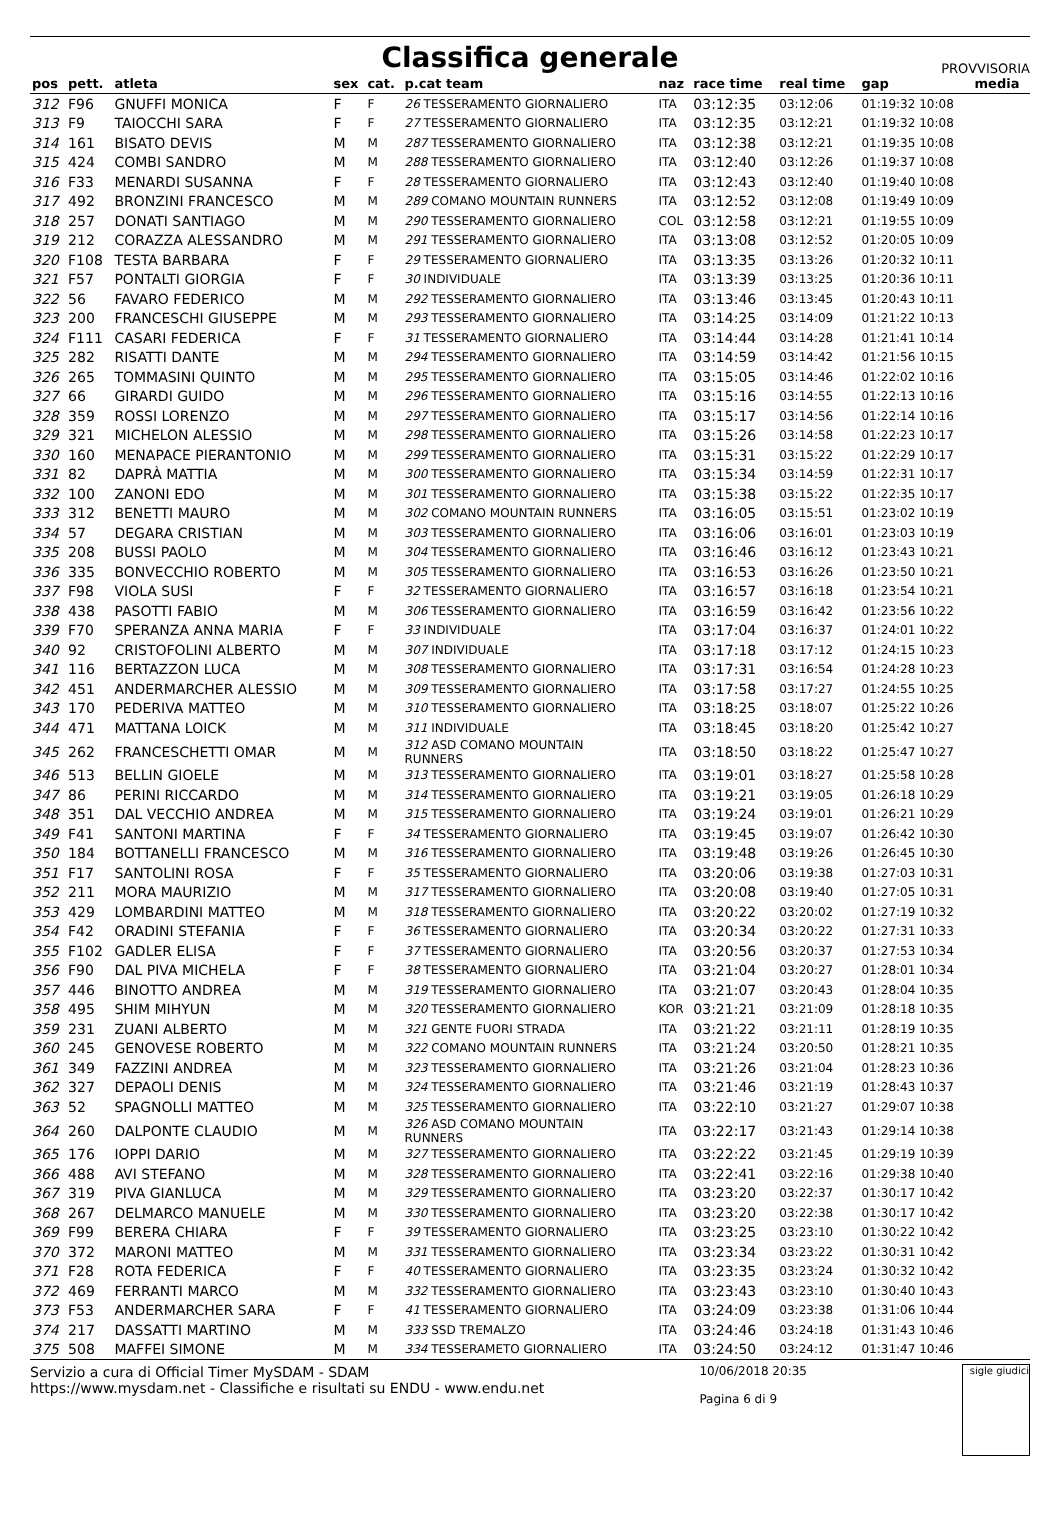Classifica generale
PROVVISORIA
| pos | pett. | atleta | sex | cat. | p.cat team | naz | race time | real time | gap | media |
| --- | --- | --- | --- | --- | --- | --- | --- | --- | --- | --- |
| 312 | F96 | GNUFFI MONICA | F | F | 26 TESSERAMENTO GIORNALIERO | ITA | 03:12:35 | 03:12:06 | 01:19:32 10:08 | |
| 313 | F9 | TAIOCCHI SARA | F | F | 27 TESSERAMENTO GIORNALIERO | ITA | 03:12:35 | 03:12:21 | 01:19:32 10:08 | |
| 314 | 161 | BISATO DEVIS | M | M | 287 TESSERAMENTO GIORNALIERO | ITA | 03:12:38 | 03:12:21 | 01:19:35 10:08 | |
| 315 | 424 | COMBI SANDRO | M | M | 288 TESSERAMENTO GIORNALIERO | ITA | 03:12:40 | 03:12:26 | 01:19:37 10:08 | |
| 316 | F33 | MENARDI SUSANNA | F | F | 28 TESSERAMENTO GIORNALIERO | ITA | 03:12:43 | 03:12:40 | 01:19:40 10:08 | |
| 317 | 492 | BRONZINI FRANCESCO | M | M | 289 COMANO MOUNTAIN RUNNERS | ITA | 03:12:52 | 03:12:08 | 01:19:49 10:09 | |
| 318 | 257 | DONATI SANTIAGO | M | M | 290 TESSERAMENTO GIORNALIERO | COL | 03:12:58 | 03:12:21 | 01:19:55 10:09 | |
| 319 | 212 | CORAZZA ALESSANDRO | M | M | 291 TESSERAMENTO GIORNALIERO | ITA | 03:13:08 | 03:12:52 | 01:20:05 10:09 | |
| 320 | F108 | TESTA BARBARA | F | F | 29 TESSERAMENTO GIORNALIERO | ITA | 03:13:35 | 03:13:26 | 01:20:32 10:11 | |
| 321 | F57 | PONTALTI GIORGIA | F | F | 30 INDIVIDUALE | ITA | 03:13:39 | 03:13:25 | 01:20:36 10:11 | |
| 322 | 56 | FAVARO FEDERICO | M | M | 292 TESSERAMENTO GIORNALIERO | ITA | 03:13:46 | 03:13:45 | 01:20:43 10:11 | |
| 323 | 200 | FRANCESCHI GIUSEPPE | M | M | 293 TESSERAMENTO GIORNALIERO | ITA | 03:14:25 | 03:14:09 | 01:21:22 10:13 | |
| 324 | F111 | CASARI FEDERICA | F | F | 31 TESSERAMENTO GIORNALIERO | ITA | 03:14:44 | 03:14:28 | 01:21:41 10:14 | |
| 325 | 282 | RISATTI DANTE | M | M | 294 TESSERAMENTO GIORNALIERO | ITA | 03:14:59 | 03:14:42 | 01:21:56 10:15 | |
| 326 | 265 | TOMMASINI QUINTO | M | M | 295 TESSERAMENTO GIORNALIERO | ITA | 03:15:05 | 03:14:46 | 01:22:02 10:16 | |
| 327 | 66 | GIRARDI GUIDO | M | M | 296 TESSERAMENTO GIORNALIERO | ITA | 03:15:16 | 03:14:55 | 01:22:13 10:16 | |
| 328 | 359 | ROSSI LORENZO | M | M | 297 TESSERAMENTO GIORNALIERO | ITA | 03:15:17 | 03:14:56 | 01:22:14 10:16 | |
| 329 | 321 | MICHELON ALESSIO | M | M | 298 TESSERAMENTO GIORNALIERO | ITA | 03:15:26 | 03:14:58 | 01:22:23 10:17 | |
| 330 | 160 | MENAPACE PIERANTONIO | M | M | 299 TESSERAMENTO GIORNALIERO | ITA | 03:15:31 | 03:15:22 | 01:22:29 10:17 | |
| 331 | 82 | DAPRÀ MATTIA | M | M | 300 TESSERAMENTO GIORNALIERO | ITA | 03:15:34 | 03:14:59 | 01:22:31 10:17 | |
| 332 | 100 | ZANONI EDO | M | M | 301 TESSERAMENTO GIORNALIERO | ITA | 03:15:38 | 03:15:22 | 01:22:35 10:17 | |
| 333 | 312 | BENETTI MAURO | M | M | 302 COMANO MOUNTAIN RUNNERS | ITA | 03:16:05 | 03:15:51 | 01:23:02 10:19 | |
| 334 | 57 | DEGARA CRISTIAN | M | M | 303 TESSERAMENTO GIORNALIERO | ITA | 03:16:06 | 03:16:01 | 01:23:03 10:19 | |
| 335 | 208 | BUSSI PAOLO | M | M | 304 TESSERAMENTO GIORNALIERO | ITA | 03:16:46 | 03:16:12 | 01:23:43 10:21 | |
| 336 | 335 | BONVECCHIO ROBERTO | M | M | 305 TESSERAMENTO GIORNALIERO | ITA | 03:16:53 | 03:16:26 | 01:23:50 10:21 | |
| 337 | F98 | VIOLA SUSI | F | F | 32 TESSERAMENTO GIORNALIERO | ITA | 03:16:57 | 03:16:18 | 01:23:54 10:21 | |
| 338 | 438 | PASOTTI FABIO | M | M | 306 TESSERAMENTO GIORNALIERO | ITA | 03:16:59 | 03:16:42 | 01:23:56 10:22 | |
| 339 | F70 | SPERANZA ANNA MARIA | F | F | 33 INDIVIDUALE | ITA | 03:17:04 | 03:16:37 | 01:24:01 10:22 | |
| 340 | 92 | CRISTOFOLINI ALBERTO | M | M | 307 INDIVIDUALE | ITA | 03:17:18 | 03:17:12 | 01:24:15 10:23 | |
| 341 | 116 | BERTAZZON LUCA | M | M | 308 TESSERAMENTO GIORNALIERO | ITA | 03:17:31 | 03:16:54 | 01:24:28 10:23 | |
| 342 | 451 | ANDERMARCHER ALESSIO | M | M | 309 TESSERAMENTO GIORNALIERO | ITA | 03:17:58 | 03:17:27 | 01:24:55 10:25 | |
| 343 | 170 | PEDERIVA MATTEO | M | M | 310 TESSERAMENTO GIORNALIERO | ITA | 03:18:25 | 03:18:07 | 01:25:22 10:26 | |
| 344 | 471 | MATTANA LOICK | M | M | 311 INDIVIDUALE | ITA | 03:18:45 | 03:18:20 | 01:25:42 10:27 | |
| 345 | 262 | FRANCESCHETTI OMAR | M | M | 312 ASD COMANO MOUNTAIN RUNNERS | ITA | 03:18:50 | 03:18:22 | 01:25:47 10:27 | |
| 346 | 513 | BELLIN GIOELE | M | M | 313 TESSERAMENTO GIORNALIERO | ITA | 03:19:01 | 03:18:27 | 01:25:58 10:28 | |
| 347 | 86 | PERINI RICCARDO | M | M | 314 TESSERAMENTO GIORNALIERO | ITA | 03:19:21 | 03:19:05 | 01:26:18 10:29 | |
| 348 | 351 | DAL VECCHIO ANDREA | M | M | 315 TESSERAMENTO GIORNALIERO | ITA | 03:19:24 | 03:19:01 | 01:26:21 10:29 | |
| 349 | F41 | SANTONI MARTINA | F | F | 34 TESSERAMENTO GIORNALIERO | ITA | 03:19:45 | 03:19:07 | 01:26:42 10:30 | |
| 350 | 184 | BOTTANELLI FRANCESCO | M | M | 316 TESSERAMENTO GIORNALIERO | ITA | 03:19:48 | 03:19:26 | 01:26:45 10:30 | |
| 351 | F17 | SANTOLINI ROSA | F | F | 35 TESSERAMENTO GIORNALIERO | ITA | 03:20:06 | 03:19:38 | 01:27:03 10:31 | |
| 352 | 211 | MORA MAURIZIO | M | M | 317 TESSERAMENTO GIORNALIERO | ITA | 03:20:08 | 03:19:40 | 01:27:05 10:31 | |
| 353 | 429 | LOMBARDINI MATTEO | M | M | 318 TESSERAMENTO GIORNALIERO | ITA | 03:20:22 | 03:20:02 | 01:27:19 10:32 | |
| 354 | F42 | ORADINI STEFANIA | F | F | 36 TESSERAMENTO GIORNALIERO | ITA | 03:20:34 | 03:20:22 | 01:27:31 10:33 | |
| 355 | F102 | GADLER ELISA | F | F | 37 TESSERAMENTO GIORNALIERO | ITA | 03:20:56 | 03:20:37 | 01:27:53 10:34 | |
| 356 | F90 | DAL PIVA MICHELA | F | F | 38 TESSERAMENTO GIORNALIERO | ITA | 03:21:04 | 03:20:27 | 01:28:01 10:34 | |
| 357 | 446 | BINOTTO ANDREA | M | M | 319 TESSERAMENTO GIORNALIERO | ITA | 03:21:07 | 03:20:43 | 01:28:04 10:35 | |
| 358 | 495 | SHIM MIHYUN | M | M | 320 TESSERAMENTO GIORNALIERO | KOR | 03:21:21 | 03:21:09 | 01:28:18 10:35 | |
| 359 | 231 | ZUANI ALBERTO | M | M | 321 GENTE FUORI STRADA | ITA | 03:21:22 | 03:21:11 | 01:28:19 10:35 | |
| 360 | 245 | GENOVESE ROBERTO | M | M | 322 COMANO MOUNTAIN RUNNERS | ITA | 03:21:24 | 03:20:50 | 01:28:21 10:35 | |
| 361 | 349 | FAZZINI ANDREA | M | M | 323 TESSERAMENTO GIORNALIERO | ITA | 03:21:26 | 03:21:04 | 01:28:23 10:36 | |
| 362 | 327 | DEPAOLI DENIS | M | M | 324 TESSERAMENTO GIORNALIERO | ITA | 03:21:46 | 03:21:19 | 01:28:43 10:37 | |
| 363 | 52 | SPAGNOLLI MATTEO | M | M | 325 TESSERAMENTO GIORNALIERO | ITA | 03:22:10 | 03:21:27 | 01:29:07 10:38 | |
| 364 | 260 | DALPONTE CLAUDIO | M | M | 326 ASD COMANO MOUNTAIN RUNNERS | ITA | 03:22:17 | 03:21:43 | 01:29:14 10:38 | |
| 365 | 176 | IOPPI DARIO | M | M | 327 TESSERAMENTO GIORNALIERO | ITA | 03:22:22 | 03:21:45 | 01:29:19 10:39 | |
| 366 | 488 | AVI STEFANO | M | M | 328 TESSERAMENTO GIORNALIERO | ITA | 03:22:41 | 03:22:16 | 01:29:38 10:40 | |
| 367 | 319 | PIVA GIANLUCA | M | M | 329 TESSERAMENTO GIORNALIERO | ITA | 03:23:20 | 03:22:37 | 01:30:17 10:42 | |
| 368 | 267 | DELMARCO MANUELE | M | M | 330 TESSERAMENTO GIORNALIERO | ITA | 03:23:20 | 03:22:38 | 01:30:17 10:42 | |
| 369 | F99 | BERERA CHIARA | F | F | 39 TESSERAMENTO GIORNALIERO | ITA | 03:23:25 | 03:23:10 | 01:30:22 10:42 | |
| 370 | 372 | MARONI MATTEO | M | M | 331 TESSERAMENTO GIORNALIERO | ITA | 03:23:34 | 03:23:22 | 01:30:31 10:42 | |
| 371 | F28 | ROTA FEDERICA | F | F | 40 TESSERAMENTO GIORNALIERO | ITA | 03:23:35 | 03:23:24 | 01:30:32 10:42 | |
| 372 | 469 | FERRANTI MARCO | M | M | 332 TESSERAMENTO GIORNALIERO | ITA | 03:23:43 | 03:23:10 | 01:30:40 10:43 | |
| 373 | F53 | ANDERMARCHER SARA | F | F | 41 TESSERAMENTO GIORNALIERO | ITA | 03:24:09 | 03:23:38 | 01:31:06 10:44 | |
| 374 | 217 | DASSATTI MARTINO | M | M | 333 SSD TREMALZO | ITA | 03:24:46 | 03:24:18 | 01:31:43 10:46 | |
| 375 | 508 | MAFFEI SIMONE | M | M | 334 TESSERAMETO GIORNALIERO | ITA | 03:24:50 | 03:24:12 | 01:31:47 10:46 | |
Servizio a cura di Official Timer MySDAM - SDAM
https://www.mysdam.net - Classifiche e risultati su ENDU - www.endu.net
10/06/2018 20:35
Pagina 6 di 9
sigle giudici